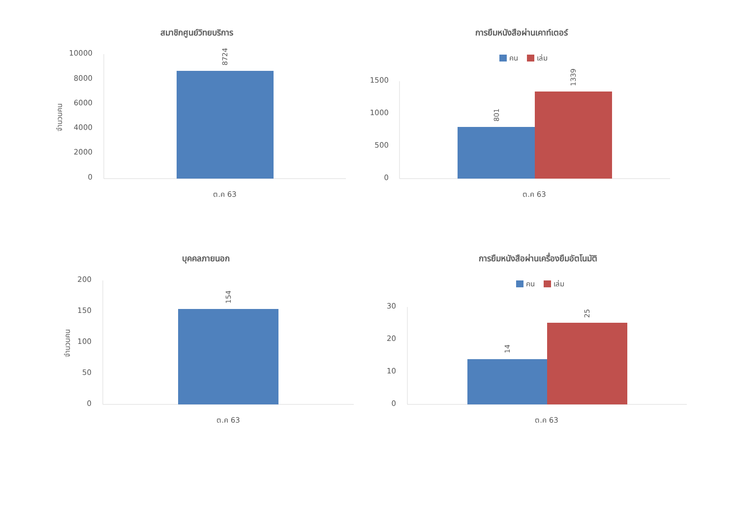สมาชิกศูนย์วิทยบริการ
10000
8000
6000
4000
2000
0
จำนวนคน
8724
ต.ค 63
การยืมหนังสือผ่านเคาท์เตอร์
คน
เล่ม
1500
1000
500
0
801
1339
ต.ค 63
บุคคลภายนอก
200
150
100
50
0
จำนวนคน
154
ต.ค 63
การยืมหนังสือผ่านเครื่องยืมอัตโนมัติ
คน
เล่ม
30
20
10
0
14
25
ต.ค 63